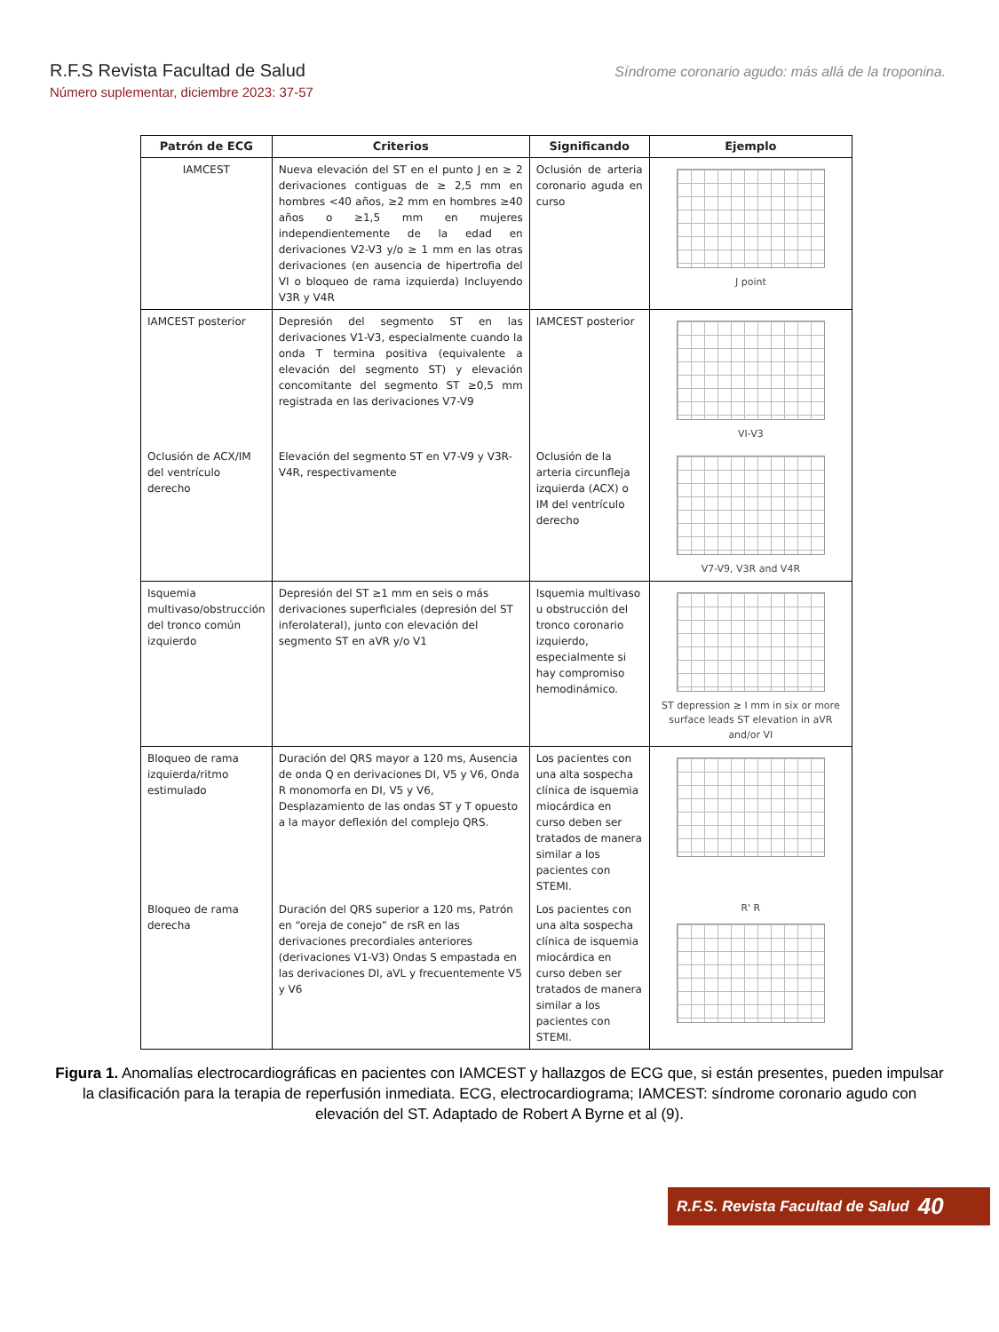R.F.S Revista Facultad de Salud
Número suplementar, diciembre 2023: 37-57
Síndrome coronario agudo: más allá de la troponina.
| Patrón de ECG | Criterios | Significando | Ejemplo |
| --- | --- | --- | --- |
| IAMCEST | Nueva elevación del ST en el punto J en ≥ 2 derivaciones contiguas de ≥ 2,5 mm en hombres <40 años, ≥2 mm en hombres ≥40 años o ≥1,5 mm en mujeres independientemente de la edad en derivaciones V2-V3 y/o ≥ 1 mm en las otras derivaciones (en ausencia de hipertrofia del VI o bloqueo de rama izquierda) Incluyendo V3R y V4R | Oclusión de arteria coronario aguda en curso | J point |
| IAMCEST posterior | Depresión del segmento ST en las derivaciones V1-V3, especialmente cuando la onda T termina positiva (equivalente a elevación del segmento ST) y elevación concomitante del segmento ST ≥0,5 mm registrada en las derivaciones V7-V9 | IAMCEST posterior | VI-V3 |
| Oclusión de ACX/IM del ventrículo derecho | Elevación del segmento ST en V7-V9 y V3R-V4R, respectivamente | Oclusión de la arteria circunfleja izquierda (ACX) o IM del ventrículo derecho | V7-V9, V3R and V4R |
| Isquemia multivaso/obstrucción del tronco común izquierdo | Depresión del ST ≥1 mm en seis o más derivaciones superficiales (depresión del ST inferolateral), junto con elevación del segmento ST en aVR y/o V1 | Isquemia multivaso u obstrucción del tronco coronario izquierdo, especialmente si hay compromiso hemodinámico. | ST depression ≥ I mm in six or more surface leads ST elevation in aVR and/or VI |
| Bloqueo de rama izquierda/ritmo estimulado | Duración del QRS mayor a 120 ms, Ausencia de onda Q en derivaciones DI, V5 y V6, Onda R monomorfa en DI, V5 y V6, Desplazamiento de las ondas ST y T opuesto a la mayor deflexión del complejo QRS. | Los pacientes con una alta sospecha clínica de isquemia miocárdica en curso deben ser tratados de manera similar a los pacientes con STEMI. | |
| Bloqueo de rama derecha | Duración del QRS superior a 120 ms, Patrón en “oreja de conejo” de rsR en las derivaciones precordiales anteriores (derivaciones V1-V3) Ondas S empastada en las derivaciones DI, aVL y frecuentemente V5 y V6 | Los pacientes con una alta sospecha clínica de isquemia miocárdica en curso deben ser tratados de manera similar a los pacientes con STEMI. | R' R |
Figura 1. Anomalías electrocardiográficas en pacientes con IAMCEST y hallazgos de ECG que, si están presentes, pueden impulsar la clasificación para la terapia de reperfusión inmediata. ECG, electrocardiograma; IAMCEST: síndrome coronario agudo con elevación del ST. Adaptado de Robert A Byrne et al (9).
R.F.S. Revista Facultad de Salud 40